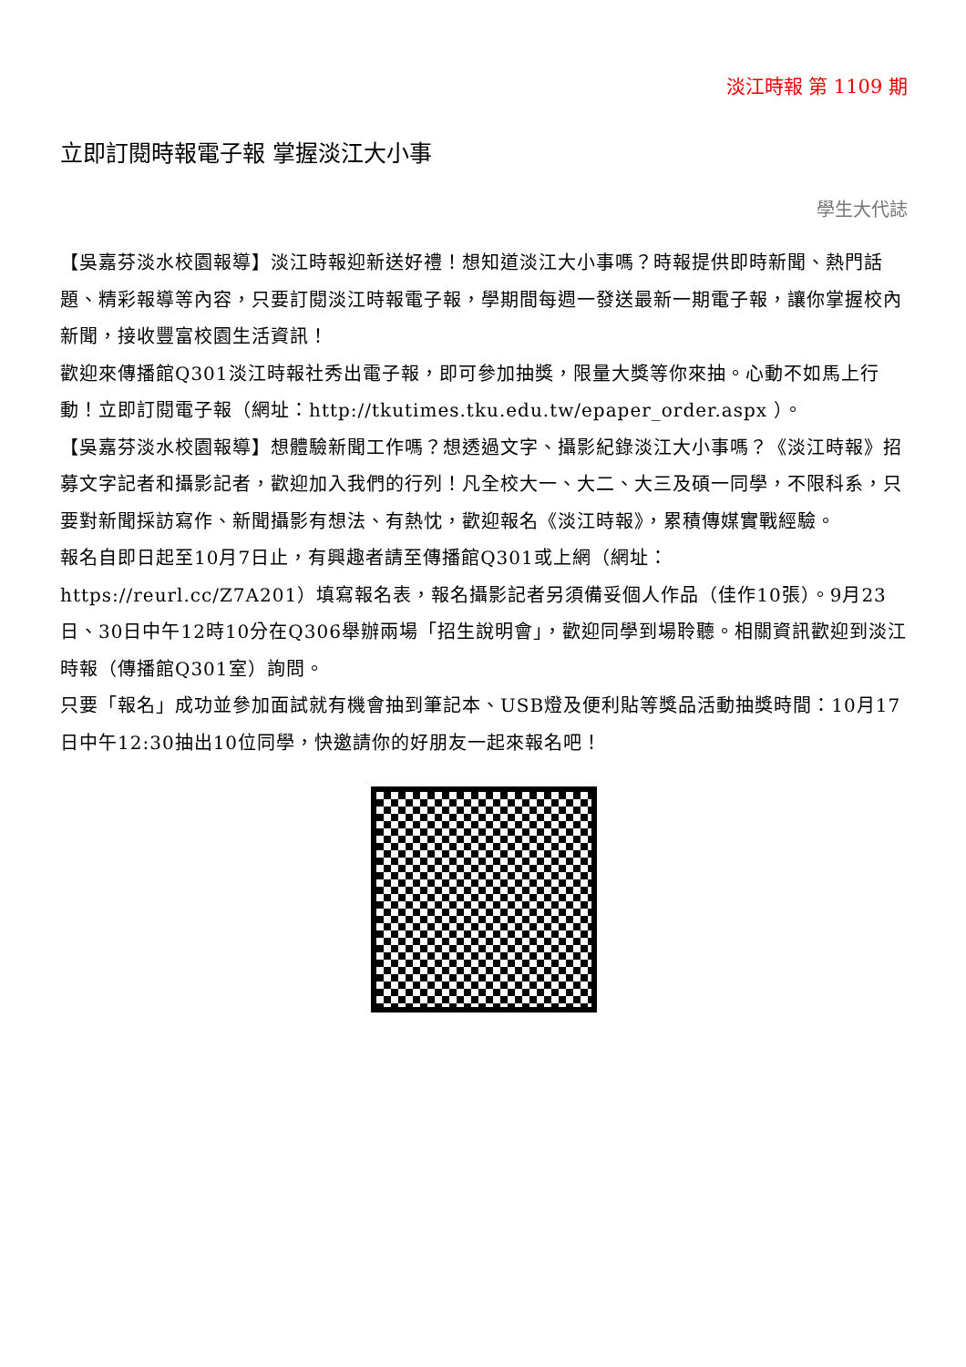淡江時報 第 1109 期
立即訂閱時報電子報 掌握淡江大小事
學生大代誌
【吳嘉芬淡水校園報導】淡江時報迎新送好禮！想知道淡江大小事嗎？時報提供即時新聞、熱門話題、精彩報導等內容，只要訂閱淡江時報電子報，學期間每週一發送最新一期電子報，讓你掌握校內新聞，接收豐富校園生活資訊！
歡迎來傳播館Q301淡江時報社秀出電子報，即可參加抽獎，限量大獎等你來抽。心動不如馬上行動！立即訂閱電子報（網址：http://tkutimes.tku.edu.tw/epaper_order.aspx ）。
【吳嘉芬淡水校園報導】想體驗新聞工作嗎？想透過文字、攝影紀錄淡江大小事嗎？《淡江時報》招募文字記者和攝影記者，歡迎加入我們的行列！凡全校大一、大二、大三及碩一同學，不限科系，只要對新聞採訪寫作、新聞攝影有想法、有熱忱，歡迎報名《淡江時報》，累積傳媒實戰經驗。
報名自即日起至10月7日止，有興趣者請至傳播館Q301或上網（網址：https://reurl.cc/Z7A201）填寫報名表，報名攝影記者另須備妥個人作品（佳作10張）。9月23日、30日中午12時10分在Q306舉辦兩場「招生說明會」，歡迎同學到場聆聽。相關資訊歡迎到淡江時報（傳播館Q301室）詢問。
只要「報名」成功並參加面試就有機會抽到筆記本、USB燈及便利貼等獎品活動抽獎時間：10月17日中午12:30抽出10位同學，快邀請你的好朋友一起來報名吧！